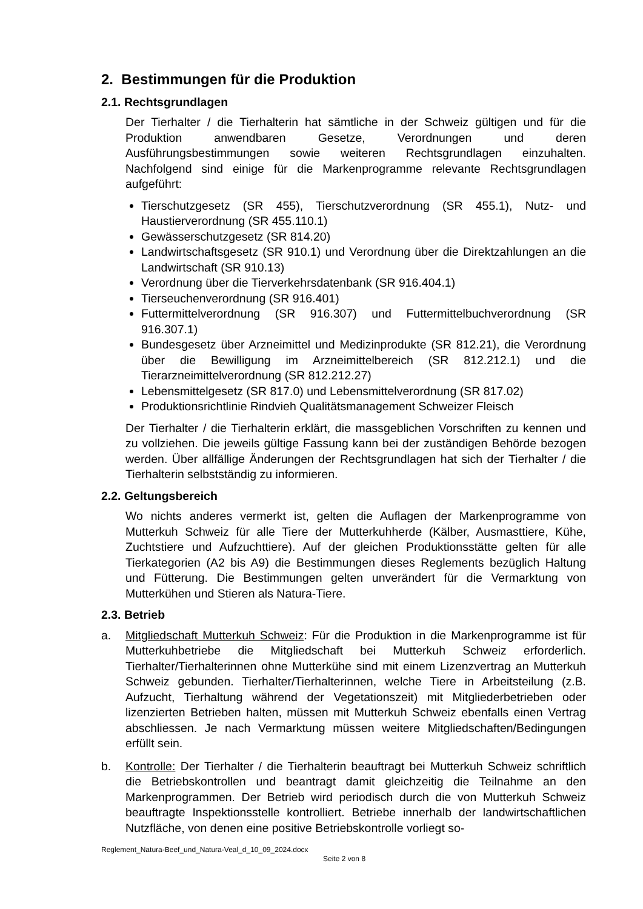2. Bestimmungen für die Produktion
2.1. Rechtsgrundlagen
Der Tierhalter / die Tierhalterin hat sämtliche in der Schweiz gültigen und für die Produktion anwendbaren Gesetze, Verordnungen und deren Ausführungsbestimmungen sowie weiteren Rechtsgrundlagen einzuhalten. Nachfolgend sind einige für die Markenprogramme relevante Rechtsgrundlagen aufgeführt:
Tierschutzgesetz (SR 455), Tierschutzverordnung (SR 455.1), Nutz- und Haustierverordnung (SR 455.110.1)
Gewässerschutzgesetz (SR 814.20)
Landwirtschaftsgesetz (SR 910.1) und Verordnung über die Direktzahlungen an die Landwirtschaft (SR 910.13)
Verordnung über die Tierverkehrsdatenbank (SR 916.404.1)
Tierseuchenverordnung (SR 916.401)
Futtermittelverordnung (SR 916.307) und Futtermittelbuchverordnung (SR 916.307.1)
Bundesgesetz über Arzneimittel und Medizinprodukte (SR 812.21), die Verordnung über die Bewilligung im Arzneimittelbereich (SR 812.212.1) und die Tierarzneimittelverordnung (SR 812.212.27)
Lebensmittelgesetz (SR 817.0) und Lebensmittelverordnung (SR 817.02)
Produktionsrichtlinie Rindvieh Qualitätsmanagement Schweizer Fleisch
Der Tierhalter / die Tierhalterin erklärt, die massgeblichen Vorschriften zu kennen und zu vollziehen. Die jeweils gültige Fassung kann bei der zuständigen Behörde bezogen werden. Über allfällige Änderungen der Rechtsgrundlagen hat sich der Tierhalter / die Tierhalterin selbstständig zu informieren.
2.2. Geltungsbereich
Wo nichts anderes vermerkt ist, gelten die Auflagen der Markenprogramme von Mutterkuh Schweiz für alle Tiere der Mutterkuhherde (Kälber, Ausmasttiere, Kühe, Zuchtstiere und Aufzuchttiere). Auf der gleichen Produktionsstätte gelten für alle Tierkategorien (A2 bis A9) die Bestimmungen dieses Reglements bezüglich Haltung und Fütterung. Die Bestimmungen gelten unverändert für die Vermarktung von Mutterkühen und Stieren als Natura-Tiere.
2.3. Betrieb
a. Mitgliedschaft Mutterkuh Schweiz: Für die Produktion in die Markenprogramme ist für Mutterkuhbetriebe die Mitgliedschaft bei Mutterkuh Schweiz erforderlich. Tierhalter/Tierhalterinnen ohne Mutterkühe sind mit einem Lizenzvertrag an Mutterkuh Schweiz gebunden. Tierhalter/Tierhalterinnen, welche Tiere in Arbeitsteilung (z.B. Aufzucht, Tierhaltung während der Vegetationszeit) mit Mitgliederbetrieben oder lizenzierten Betrieben halten, müssen mit Mutterkuh Schweiz ebenfalls einen Vertrag abschliessen. Je nach Vermarktung müssen weitere Mitgliedschaften/Bedingungen erfüllt sein.
b. Kontrolle: Der Tierhalter / die Tierhalterin beauftragt bei Mutterkuh Schweiz schriftlich die Betriebskontrollen und beantragt damit gleichzeitig die Teilnahme an den Markenprogrammen. Der Betrieb wird periodisch durch die von Mutterkuh Schweiz beauftragte Inspektionsstelle kontrolliert. Betriebe innerhalb der landwirtschaftlichen Nutzfläche, von denen eine positive Betriebskontrolle vorliegt so-
Reglement_Natura-Beef_und_Natura-Veal_d_10_09_2024.docx
Seite 2 von 8